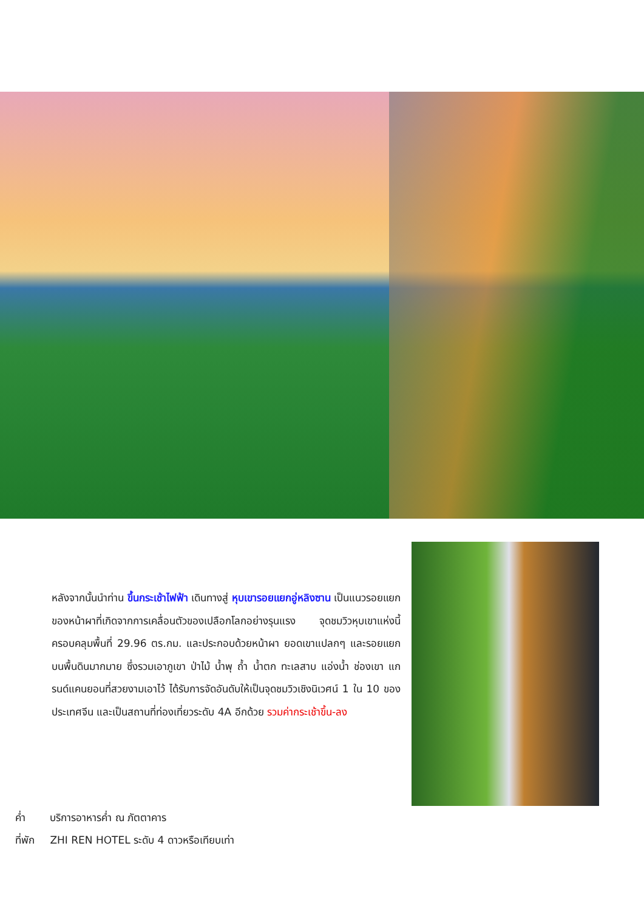หลังจากนั้นนำท่าน ขึ้นกระเช้าไฟฟ้า เดินทางสู่ หุบเขารอยแยกอู่หลิงซาน เป็นแนวรอยแยกของหน้าผาที่เกิดจากการเคลื่อนตัวของเปลือกโลกอย่างรุนแรง จุดชมวิวหุบเขาแห่งนี้ ครอบคลุมพื้นที่ 29.96 ตร.กม. และประกอบด้วยหน้าผา ยอดเขาแปลกๆ และรอยแยกบนพื้นดินมากมาย ซึ่งรวมเอาภูเขา ป่าไม้ น้ำพุ ถ้ำ น้ำตก ทะเลสาบ แอ่งน้ำ ช่องเขา แกรนด์แคนยอนที่สวยงามเอาไว้ ได้รับการจัดอันดับให้เป็นจุดชมวิวเชิงนิเวศน์ 1 ใน 10 ของประเทศจีน และเป็นสถานที่ท่องเที่ยวระดับ 4A อีกด้วย รวมค่ากระเช้าขึ้น-ลง
ค่ำ บริการอาหารค่ำ ณ ภัตตาคาร
ที่พัก ZHI REN HOTEL ระดับ 4 ดาวหรือเทียบเท่า